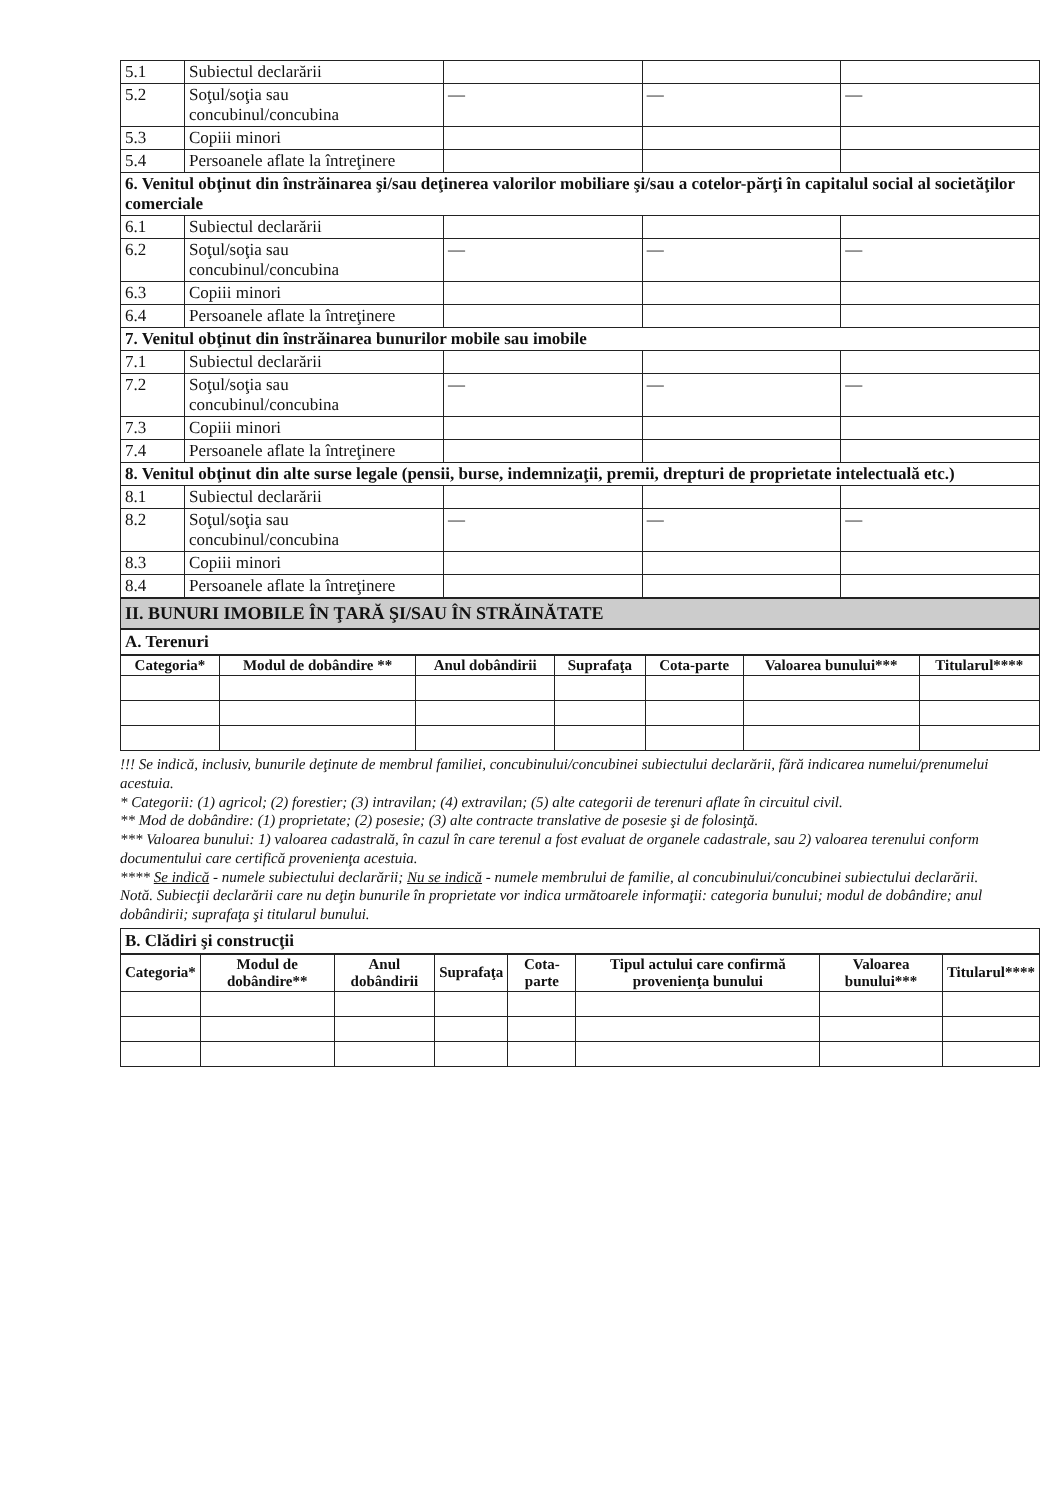| 5.1 | Subiectul declarării | | | |
| 5.2 | Soţul/soţia sau concubinul/concubina | — | — | — |
| 5.3 | Copiii minori | | | |
| 5.4 | Persoanele aflate la întreţinere | | | |
| 6. Venitul obţinut din înstrăinarea şi/sau deţinerea valorilor mobiliare şi/sau a cotelor-părţi în capitalul social al societăţilor comerciale | | | | |
| 6.1 | Subiectul declarării | | | |
| 6.2 | Soţul/soţia sau concubinul/concubina | — | — | — |
| 6.3 | Copiii minori | | | |
| 6.4 | Persoanele aflate la întreţinere | | | |
| 7. Venitul obţinut din înstrăinarea bunurilor mobile sau imobile | | | | |
| 7.1 | Subiectul declarării | | | |
| 7.2 | Soţul/soţia sau concubinul/concubina | — | — | — |
| 7.3 | Copiii minori | | | |
| 7.4 | Persoanele aflate la întreţinere | | | |
| 8. Venitul obţinut din alte surse legale (pensii, burse, indemnizaţii, premii, drepturi de proprietate intelectuală etc.) | | | | |
| 8.1 | Subiectul declarării | | | |
| 8.2 | Soţul/soţia sau concubinul/concubina | — | — | — |
| 8.3 | Copiii minori | | | |
| 8.4 | Persoanele aflate la întreţinere | | | |
II. BUNURI IMOBILE ÎN ŢARĂ ŞI/SAU ÎN STRĂINĂTATE
A. Terenuri
| Categoria* | Modul de dobândire ** | Anul dobândirii | Suprafaţa | Cota-parte | Valoarea bunului*** | Titularul**** |
| --- | --- | --- | --- | --- | --- | --- |
!!! Se indică, inclusiv, bunurile deţinute de membrul familiei, concubinului/concubinei subiectului declarării, fără indicarea numelui/prenumelui acestuia.
* Categorii: (1) agricol; (2) forestier; (3) intravilan; (4) extravilan; (5) alte categorii de terenuri aflate în circuitul civil.
** Mod de dobândire: (1) proprietate; (2) posesie; (3) alte contracte translative de posesie şi de folosinţă.
*** Valoarea bunului: 1) valoarea cadastrală, în cazul în care terenul a fost evaluat de organele cadastrale, sau 2) valoarea terenului conform documentului care certifică provenienţa acestuia.
**** Se indică - numele subiectului declarării; Nu se indică - numele membrului de familie, al concubinului/concubinei subiectului declarării.
Notă. Subiecţii declarării care nu deţin bunurile în proprietate vor indica următoarele informaţii: categoria bunului; modul de dobândire; anul dobândirii; suprafaţa şi titularul bunului.
B. Clădiri şi construcţii
| Categoria* | Modul de dobândire** | Anul dobândirii | Suprafaţa | Cota-parte | Tipul actului care confirmă provenienţa bunului | Valoarea bunului*** | Titularul**** |
| --- | --- | --- | --- | --- | --- | --- | --- |